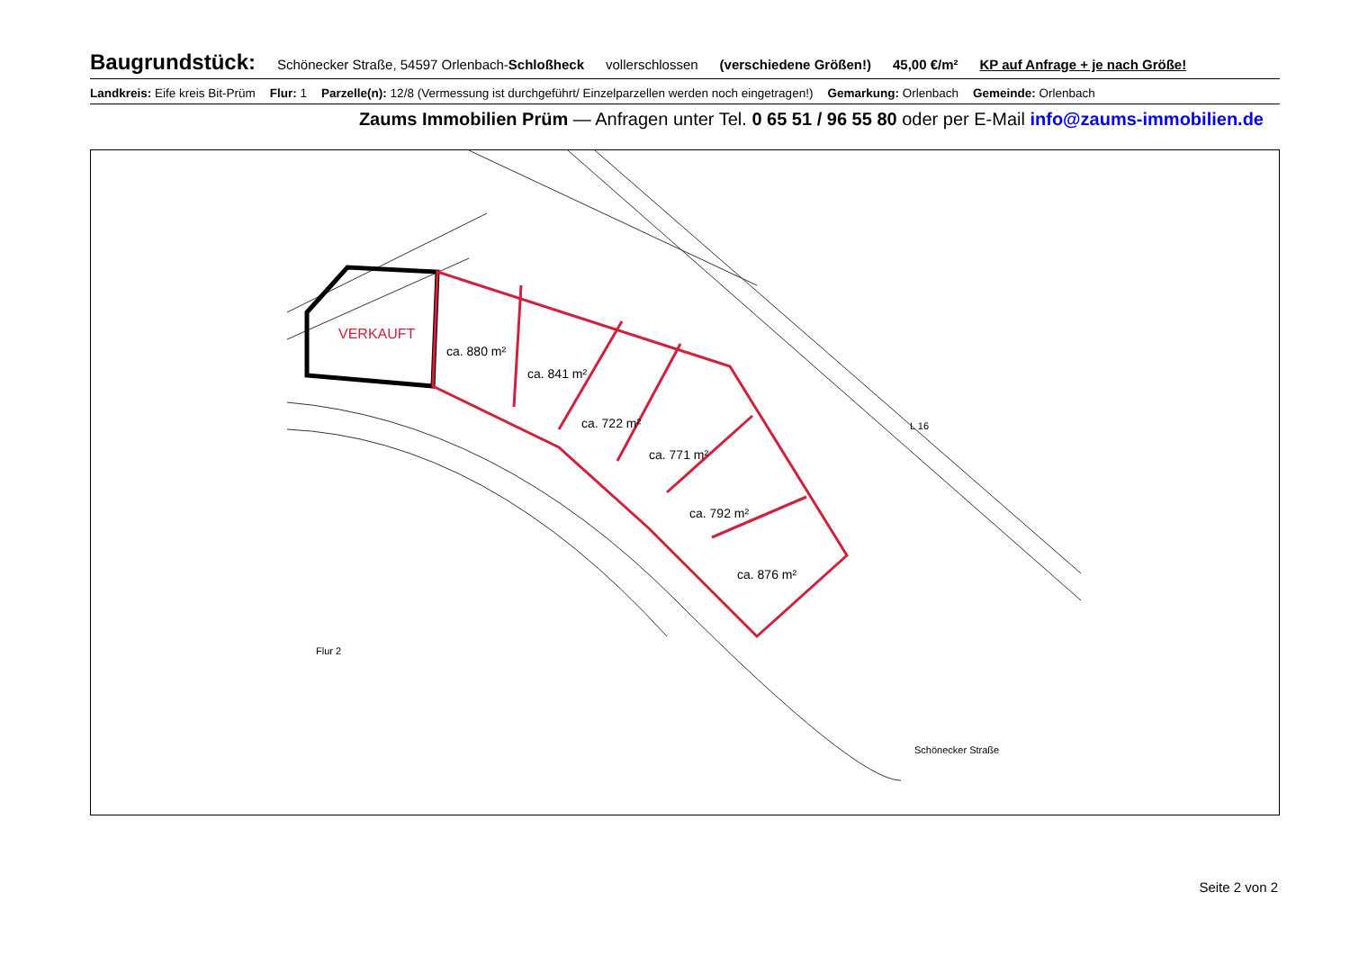Baugrundstück: Schönecker Straße, 54597 Orlenbach-Schloßheck vollerschlossen (verschiedene Größen!) 45,00 €/m² KP auf Anfrage + je nach Größe!
Landkreis: Eife kreis Bit-Prüm Flur: 1 Parzelle(n): 12/8 (Vermessung ist durchgeführt/ Einzelparzellen werden noch eingetragen!) Gemarkung: Orlenbach Gemeinde: Orlenbach
Zaums Immobilien Prüm — Anfragen unter Tel. 0 65 51 / 96 55 80 oder per E-Mail info@zaums-immobilien.de
VERKAUFT
ca. 880 m²
ca. 841 m²
ca. 722 m²
ca. 771 m²
ca. 792 m²
ca. 876 m²
Schönecker Straße
L 16
Flur 2
Seite 2 von 2